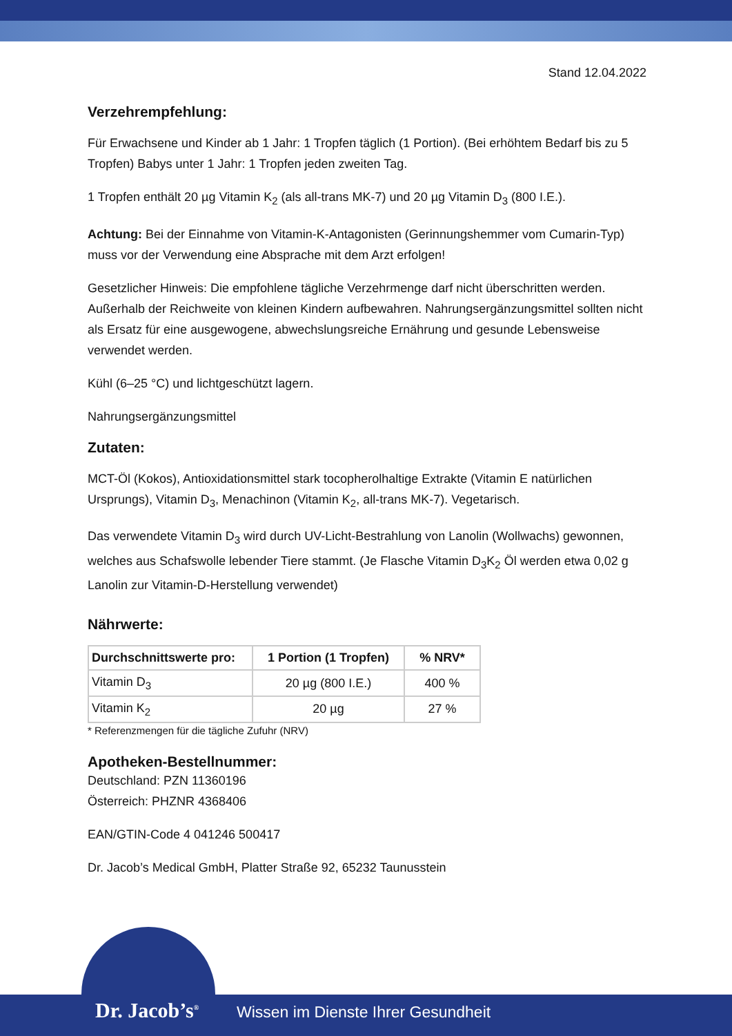Stand 12.04.2022
Verzehrempfehlung:
Für Erwachsene und Kinder ab 1 Jahr: 1 Tropfen täglich (1 Portion). (Bei erhöhtem Bedarf bis zu 5 Tropfen) Babys unter 1 Jahr: 1 Tropfen jeden zweiten Tag.
1 Tropfen enthält 20 µg Vitamin K<sub>2</sub> (als all-trans MK-7) und 20 µg Vitamin D<sub>3</sub> (800 I.E.).
Achtung: Bei der Einnahme von Vitamin-K-Antagonisten (Gerinnungshemmer vom Cumarin-Typ) muss vor der Verwendung eine Absprache mit dem Arzt erfolgen!
Gesetzlicher Hinweis: Die empfohlene tägliche Verzehrmenge darf nicht überschritten werden. Außerhalb der Reichweite von kleinen Kindern aufbewahren. Nahrungsergänzungsmittel sollten nicht als Ersatz für eine ausgewogene, abwechslungsreiche Ernährung und gesunde Lebensweise verwendet werden.
Kühl (6–25 °C) und lichtgeschützt lagern.
Nahrungsergänzungsmittel
Zutaten:
MCT-Öl (Kokos), Antioxidationsmittel stark tocopherolhaltige Extrakte (Vitamin E natürlichen Ursprungs), Vitamin D<sub>3</sub>, Menachinon (Vitamin K<sub>2</sub>, all-trans MK-7). Vegetarisch.
Das verwendete Vitamin D<sub>3</sub> wird durch UV-Licht-Bestrahlung von Lanolin (Wollwachs) gewonnen, welches aus Schafswolle lebender Tiere stammt. (Je Flasche Vitamin D<sub>3</sub>K<sub>2</sub> Öl werden etwa 0,02 g Lanolin zur Vitamin-D-Herstellung verwendet)
Nährwerte:
| Durchschnittswerte pro: | 1 Portion (1 Tropfen) | % NRV* |
| --- | --- | --- |
| Vitamin D<sub>3</sub> | 20 µg (800 I.E.) | 400 % |
| Vitamin K<sub>2</sub> | 20 µg | 27 % |
* Referenzmengen für die tägliche Zufuhr (NRV)
Apotheken-Bestellnummer:
Deutschland: PZN 11360196
Österreich: PHZNR 4368406
EAN/GTIN-Code 4 041246 500417
Dr. Jacob’s Medical GmbH, Platter Straße 92, 65232 Taunusstein
Dr. Jacob’s<sup>®</sup>
Wissen im Dienste Ihrer Gesundheit